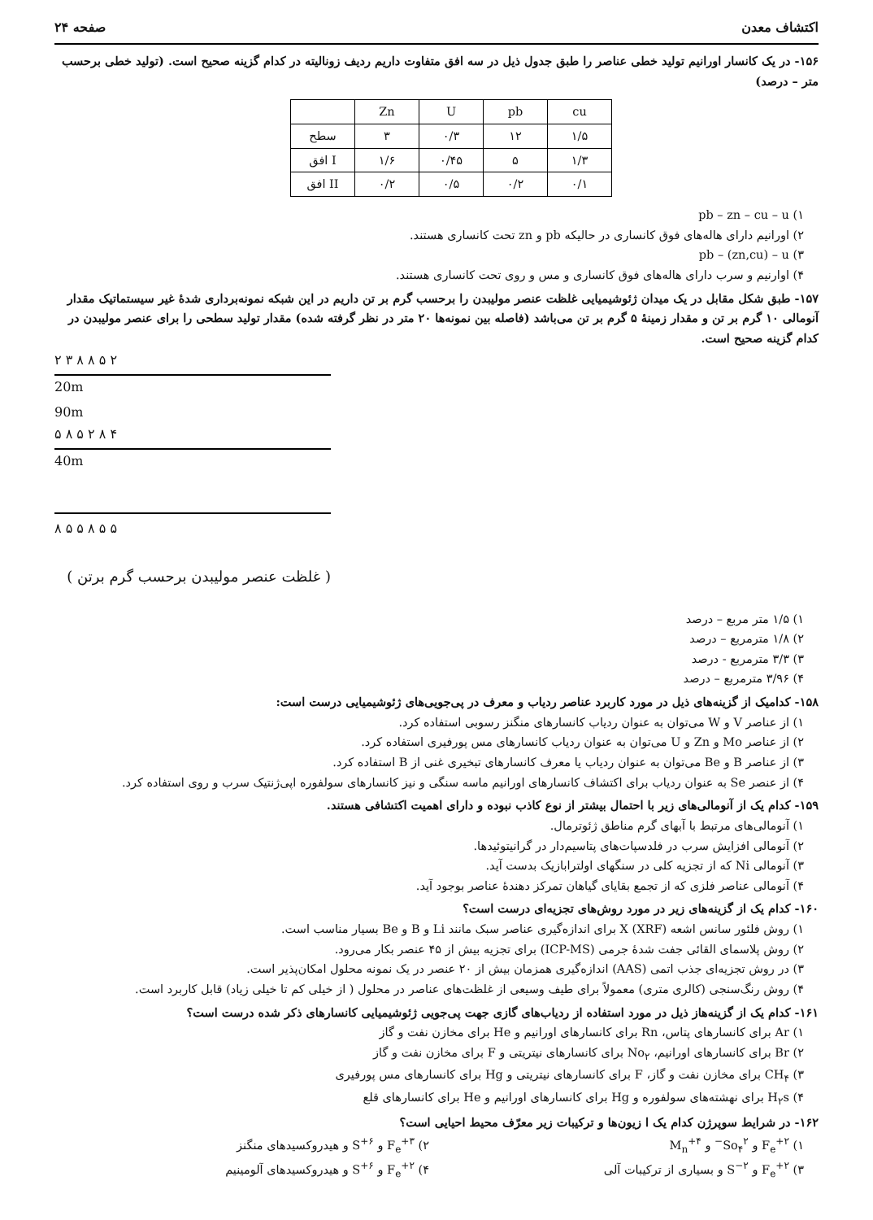اکتشاف معدن صفحه ۲۴
۱۵۶- در یک کانسار اورانیم تولید خطی عناصر را طبق جدول ذیل در سه افق متفاوت داریم ردیف زونالیته در کدام گزینه صحیح است. (تولید خطی برحسب متر – درصد)
| | Zn | U | pb | cu |
| --- | --- | --- | --- | --- |
| سطح | ۳ | ۰/۳ | ۱۲ | ۱/۵ |
| افق I | ۱/۶ | ۰/۴۵ | ۵ | ۱/۳ |
| افق II | ۰/۲ | ۰/۵ | ۰/۲ | ۰/۱ |
۱) pb – zn – cu – u
۲) اورانیم دارای هاله‌های فوق کانساری در حالیکه pb و zn تحت کانساری هستند.
۳) pb – (zn,cu) – u
۴) اوارنیم و سرب دارای هاله‌های فوق کانساری و مس و روی تحت کانساری هستند.
۱۵۷- طبق شکل مقابل در یک میدان ژئوشیمیایی غلظت عنصر مولیبدن را برحسب گرم بر تن داریم در این شبکه نمونه‌برداری شدهٔ غیر سیستماتیک مقدار آنومالی ۱۰ گرم بر تن و مقدار زمینهٔ ۵ گرم بر تن می‌باشد (فاصله بین نمونه‌ها ۲۰ متر در نظر گرفته شده) مقدار تولید سطحی را برای عنصر مولیبدن در کدام گزینه صحیح است.
۱) ۱/۵ متر مربع – درصد
۲) ۱/۸ مترمربع – درصد
۳) ۳/۳ مترمربع - درصد
۴) ۳/۹۶ مترمربع – درصد
۲ ۳ ۸ ۸ ۵ ۲
20m
90m
۵ ۸ ۵ ۲ ۸ ۴
40m
۸ ۵ ۵ ۸ ۵ ۵
( غلظت عنصر مولیبدن برحسب گرم برتن )
۱۵۸- کدامیک از گزینه‌های ذیل در مورد کاربرد عناصر ردیاب و معرف در پی‌جویی‌های ژئوشیمیایی درست است:
۱) از عناصر V و W می‌توان به عنوان ردیاب کانسارهای منگنز رسوبی استفاده کرد.
۲) از عناصر Mo و Zn و U می‌توان به عنوان ردیاب کانسارهای مس پورفیری استفاده کرد.
۳) از عناصر B و Be می‌توان به عنوان ردیاب یا معرف کانسارهای تبخیری غنی از B استفاده کرد.
۴) از عنصر Se به عنوان ردیاب برای اکتشاف کانسارهای اورانیم ماسه سنگی و نیز کانسارهای سولفوره اپی‌ژنتیک سرب و روی استفاده کرد.
۱۵۹- کدام یک از آنومالی‌های زیر با احتمال بیشتر از نوع کاذب نبوده و دارای اهمیت اکتشافی هستند.
۱) آنومالی‌های مرتبط با آبهای گرم مناطق ژئوترمال.
۲) آنومالی افزایش سرب در فلدسپات‌های پتاسیم‌دار در گرانیتوئیدها.
۳) آنومالی Ni که از تجزیه کلی در سنگهای اولترابازیک بدست آید.
۴) آنومالی عناصر فلزی که از تجمع بقایای گیاهان تمرکز دهندهٔ عناصر بوجود آید.
۱۶۰- کدام یک از گزینه‌های زیر در مورد روش‌های تجزیه‌ای درست است؟
۱) روش فلئور سانس اشعه X (XRF) برای اندازه‌گیری عناصر سبک مانند Li و B و Be بسیار مناسب است.
۲) روش پلاسمای القائی جفت شدهٔ جرمی (ICP-MS) برای تجزیه بیش از ۴۵ عنصر بکار می‌رود.
۳) در روش تجزیه‌ای جذب اتمی (AAS) اندازه‌گیری همزمان بیش از ۲۰ عنصر در یک نمونه محلول امکان‌پذیر است.
۴) روش رنگ‌سنجی (کالری متری) معمولاً برای طیف وسیعی از غلظت‌های عناصر در محلول ( از خیلی کم تا خیلی زیاد) قابل کاربرد است.
۱۶۱- کدام یک از گزینه‌هاز ذیل در مورد استفاده از ردیاب‌های گازی جهت پی‌جویی ژئوشیمیایی کانسارهای ذکر شده درست است؟
۱) Ar برای کانسارهای پتاس، Rn برای کانسارهای اورانیم و He برای مخازن نفت و گاز
۲) Br برای کانسارهای اورانیم، No<sub>۲</sub> برای کانسارهای نیتریتی و F برای مخازن نفت و گاز
۳) CH<sub>۴</sub> برای مخازن نفت و گاز، F برای کانسارهای نیتریتی و Hg برای کانسارهای مس پورفیری
۴) H<sub>۲</sub>s برای نهشته‌های سولفوره و Hg برای کانسارهای اورانیم و He برای کانسارهای قلع
۱۶۲- در شرایط سوپرژن کدام یک ا زیون‌ها و ترکیبات زیر معرّف محیط احیایی است؟
۱) F<sub>e</sub><sup>+۲</sup> و So<sub>۴</sub><sup>۲−</sup> و M<sub>n</sub><sup>+۴</sup> ۲) F<sub>e</sub><sup>+۳</sup> و S<sup>+۶</sup> و هیدروکسیدهای منگنز
۳) F<sub>e</sub><sup>+۲</sup> و S<sup>−۲</sup> و بسیاری از ترکیبات آلی
۴) F<sub>e</sub><sup>+۲</sup> و S<sup>+۶</sup> و هیدروکسیدهای آلومینیم